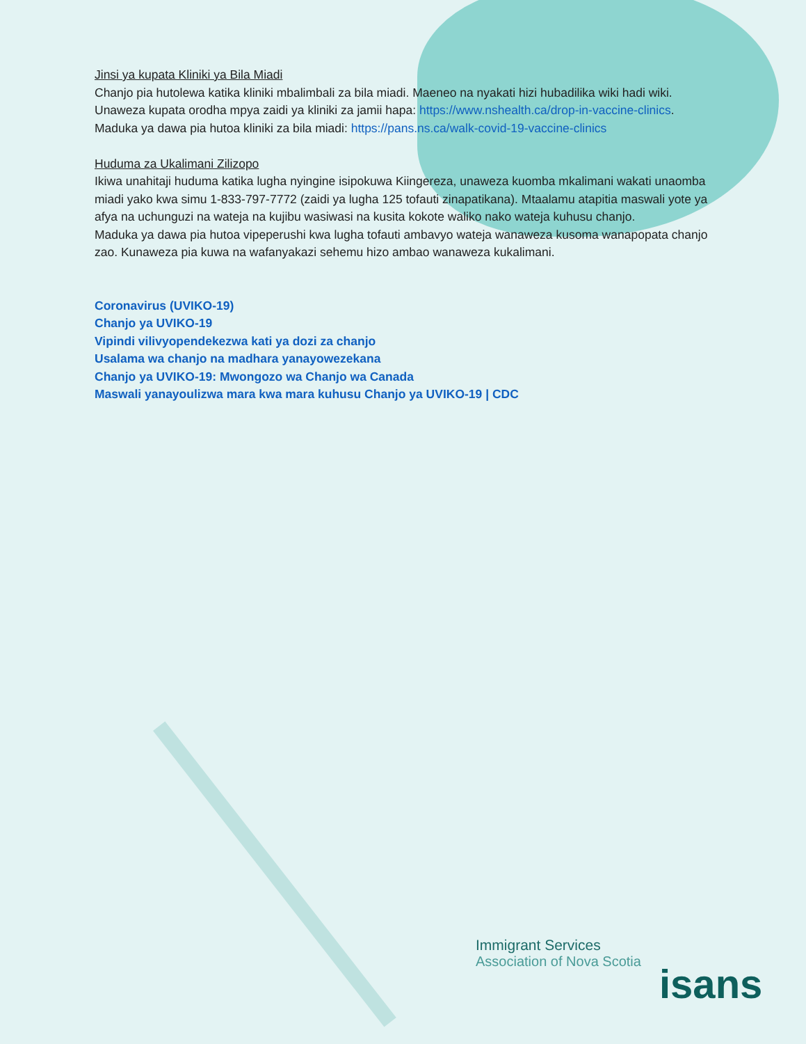Jinsi ya kupata Kliniki ya Bila Miadi
Chanjo pia hutolewa katika kliniki mbalimbali za bila miadi. Maeneo na nyakati hizi hubadilika wiki hadi wiki. Unaweza kupata orodha mpya zaidi ya kliniki za jamii hapa: https://www.nshealth.ca/drop-in-vaccine-clinics.
Maduka ya dawa pia hutoa kliniki za bila miadi: https://pans.ns.ca/walk-covid-19-vaccine-clinics
Huduma za Ukalimani Zilizopo
Ikiwa unahitaji huduma katika lugha nyingine isipokuwa Kiingereza, unaweza kuomba mkalimani wakati unaomba miadi yako kwa simu 1-833-797-7772 (zaidi ya lugha 125 tofauti zinapatikana). Mtaalamu atapitia maswali yote ya afya na uchunguzi na wateja na kujibu wasiwasi na kusita kokote waliko nako wateja kuhusu chanjo.
Maduka ya dawa pia hutoa vipeperushi kwa lugha tofauti ambavyo wateja wanaweza kusoma wanapopata chanjo zao. Kunaweza pia kuwa na wafanyakazi sehemu hizo ambao wanaweza kukalimani.
Coronavirus (UVIKO-19)
Chanjo ya UVIKO-19
Vipindi vilivyopendekezwa kati ya dozi za chanjo
Usalama wa chanjo na madhara yanayowezekana
Chanjo ya UVIKO-19: Mwongozo wa Chanjo wa Canada
Maswali yanayoulizwa mara kwa mara kuhusu Chanjo ya UVIKO-19 | CDC
Immigrant Services
Association of Nova Scotia
isans